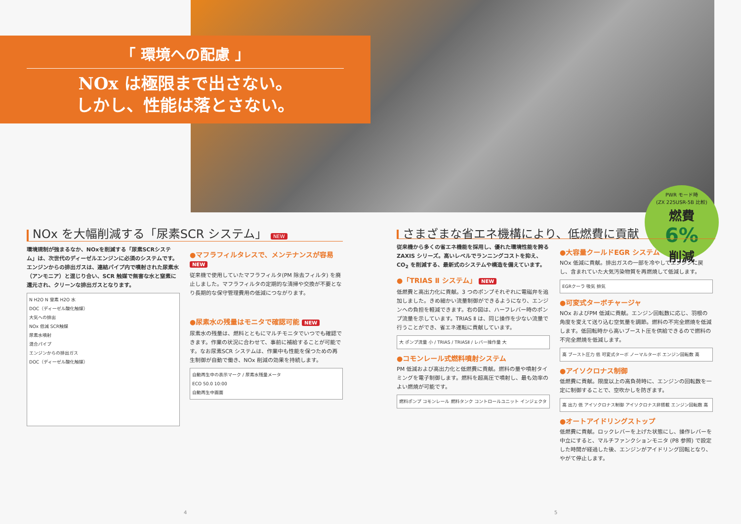「 環境への配慮 」
NOx は極限まで出さない。
しかし、性能は落とさない。
PWR モード時
(ZX 225USR-5B 比較)
燃費
6%
削減
NOx を大幅削減する「尿素SCR システム」 NEW
環境規制が強まるなか、NOxを削減する「尿素SCRシステム」は、次世代のディーゼルエンジンに必須のシステムです。エンジンからの排出ガスは、連結パイプ内で噴射された尿素水（アンモニア）と混じり合い、SCR 触媒で無害な水と窒素に還元され、クリーンな排出ガスとなります。
N H2O N 窒素 H2O 水
DOC（ディーゼル酸化触媒）
大気への排出
NOx 低減 SCR触媒
尿素水噴射
混合パイプ
エンジンからの排出ガス
DOC（ディーゼル酸化触媒）
●マフラフィルタレスで、メンテナンスが容易 NEW
従来機で使用していたマフラフィルタ(PM 除去フィルタ) を廃止しました。マフラフィルタの定期的な清掃や交換が不要となり長期的な保守管理費用の低減につながります。
●尿素水の残量はモニタで確認可能 NEW
尿素水の残量は、燃料とともにマルチモニタでいつでも確認できます。作業の状況に合わせて、事前に補給することが可能です。なお尿素SCR システムは、作業中も性能を保つための再生制御が自動で働き、NOx 削減の効果を持続します。
自動再生中の表示マーク / 尿素水残量メータ
ECO 50.0 10:00
自動再生中画面
さまざまな省エネ機構により、低燃費に貢献
従来機から多くの省エネ機能を採用し、優れた環境性能を誇るZAXIS シリーズ。高いレベルでランニングコストを抑え、CO<sub>2</sub> を削減する、最新式のシステムや構造を備えています。
●「TRIAS Ⅱ システム」 NEW
低燃費と高出力化に貢献。3 つのポンプそれぞれに電磁弁を追加しました。きめ細かい流量制御ができるようになり、エンジンへの負担を軽減できます。右の図は、ハーフレバー時のポンプ流量を示しています。TRIAS Ⅱ は、同じ操作を少ない流量で行うことができ、省エネ運転に貢献しています。
大 ポンプ流量 小 / TRIAS / TRIASⅡ / レバー操作量 大
●コモンレール式燃料噴射システム
PM 低減および高出力化と低燃費に貢献。燃料の量や噴射タイミングを電子制御します。燃料を超高圧で噴射し、最も効率のよい燃焼が可能です。
燃料ポンプ コモンレール 燃料タンク コントロールユニット インジェクタ
●大容量クールドEGR システム
NOx 低減に貢献。排出ガスの一部を冷やしてエンジンに戻し、含まれていた大気汚染物質を再燃焼して低減します。
EGRクーラ 吸気 排気
●可変式ターボチャージャ
NOx およびPM 低減に貢献。エンジン回転数に応じ、羽根の角度を変えて送り込む空気量を調節。燃料の不完全燃焼を低減します。低回転時から高いブースト圧を供給できるので燃料の不完全燃焼を低減します。
高 ブースト圧力 低 可変式ターボ ノーマルターボ エンジン回転数 高
●アイソクロナス制御
低燃費に貢献。限度以上の高負荷時に、エンジンの回転数を一定に制御することで、空吹かしを防ぎます。
高 出力 低 アイソクロナス制御 アイソクロナス非搭載 エンジン回転数 高
●オートアイドリングストップ
低燃費に貢献。ロックレバーを上げた状態にし、操作レバーを中立にすると、マルチファンクションモニタ (P8 参照) で設定した時間が経過した後、エンジンがアイドリング回転となり、やがて停止します。
4 5